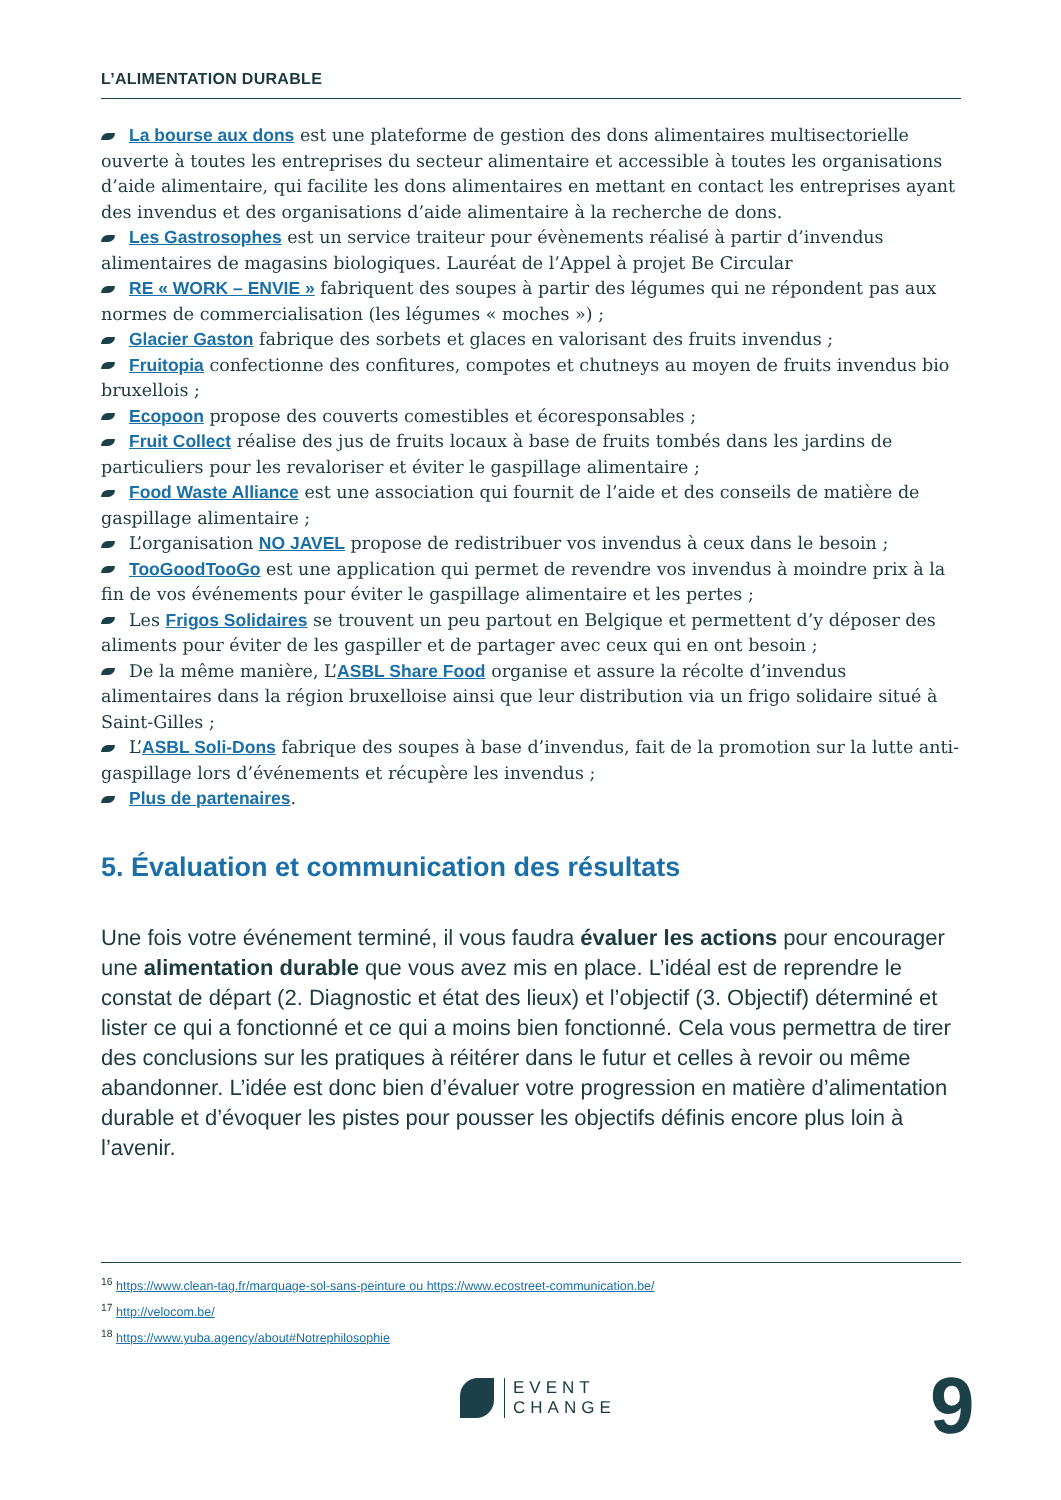L’ALIMENTATION DURABLE
La bourse aux dons est une plateforme de gestion des dons alimentaires multisectorielle ouverte à toutes les entreprises du secteur alimentaire et accessible à toutes les organisations d’aide alimentaire, qui facilite les dons alimentaires en mettant en contact les entreprises ayant des invendus et des organisations d’aide alimentaire à la recherche de dons.
Les Gastrosophes est un service traiteur pour évènements réalisé à partir d’invendus alimentaires de magasins biologiques. Lauréat de l’Appel à projet Be Circular
RE « WORK – ENVIE » fabriquent des soupes à partir des légumes qui ne répondent pas aux normes de commercialisation (les légumes « moches ») ;
Glacier Gaston fabrique des sorbets et glaces en valorisant des fruits invendus ;
Fruitopia confectionne des confitures, compotes et chutneys au moyen de fruits invendus bio bruxellois ;
Ecopoon propose des couverts comestibles et écoresponsables ;
Fruit Collect réalise des jus de fruits locaux à base de fruits tombés dans les jardins de particuliers pour les revaloriser et éviter le gaspillage alimentaire ;
Food Waste Alliance est une association qui fournit de l’aide et des conseils de matière de gaspillage alimentaire ;
L’organisation NO JAVEL propose de redistribuer vos invendus à ceux dans le besoin ;
TooGoodTooGo est une application qui permet de revendre vos invendus à moindre prix à la fin de vos événements pour éviter le gaspillage alimentaire et les pertes ;
Les Frigos Solidaires se trouvent un peu partout en Belgique et permettent d’y déposer des aliments pour éviter de les gaspiller et de partager avec ceux qui en ont besoin ;
De la même manière, L’ASBL Share Food organise et assure la récolte d’invendus alimentaires dans la région bruxelloise ainsi que leur distribution via un frigo solidaire situé à Saint-Gilles ;
L’ASBL Soli-Dons fabrique des soupes à base d’invendus, fait de la promotion sur la lutte anti-gaspillage lors d’événements et récupère les invendus ;
Plus de partenaires.
5. Évaluation et communication des résultats
Une fois votre événement terminé, il vous faudra évaluer les actions pour encourager une alimentation durable que vous avez mis en place. L’idéal est de reprendre le constat de départ (2. Diagnostic et état des lieux) et l’objectif (3. Objectif) déterminé et lister ce qui a fonctionné et ce qui a moins bien fonctionné. Cela vous permettra de tirer des conclusions sur les pratiques à réitérer dans le futur et celles à revoir ou même abandonner. L’idée est donc bien d’évaluer votre progression en matière d’alimentation durable et d’évoquer les pistes pour pousser les objectifs définis encore plus loin à l’avenir.
<sup>16</sup> https://www.clean-tag.fr/marquage-sol-sans-peinture ou https://www.ecostreet-communication.be/
<sup>17</sup> http://velocom.be/
<sup>18</sup> https://www.yuba.agency/about#Notrephilosophie
EVENT
CHANGE
9